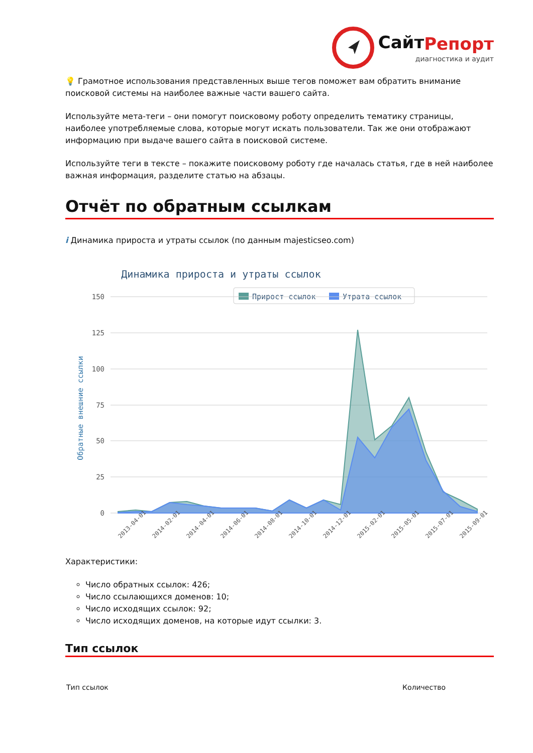СайтРепорт
диагностика и аудит
💡 Грамотное использования представленных выше тегов поможет вам обратить внимание поисковой системы на наиболее важные части вашего сайта.
Используйте мета-теги – они помогут поисковому роботу определить тематику страницы, наиболее употребляемые слова, которые могут искать пользователи. Так же они отображают информацию при выдаче вашего сайта в поисковой системе.
Используйте теги в тексте – покажите поисковому роботу где началась статья, где в ней наиболее важная информация, разделите статью на абзацы.
Отчёт по обратным ссылкам
i Динамика прироста и утраты ссылок (по данным majesticseo.com)
Динамика прироста и утраты ссылок
Прирост ссылок
Утрата ссылок
150
125
100
75
50
25
0
Обратные внешние ссылки
2013-04-01
2014-02-01
2014-04-01
2014-06-01
2014-08-01
2014-10-01
2014-12-01
2015-02-01
2015-05-01
2015-07-01
2015-09-01
Характеристики:
Число обратных ссылок: 426;
Число ссылающихся доменов: 10;
Число исходящих ссылок: 92;
Число исходящих доменов, на которые идут ссылки: 3.
Тип ссылок
| Тип ссылок | Количество |